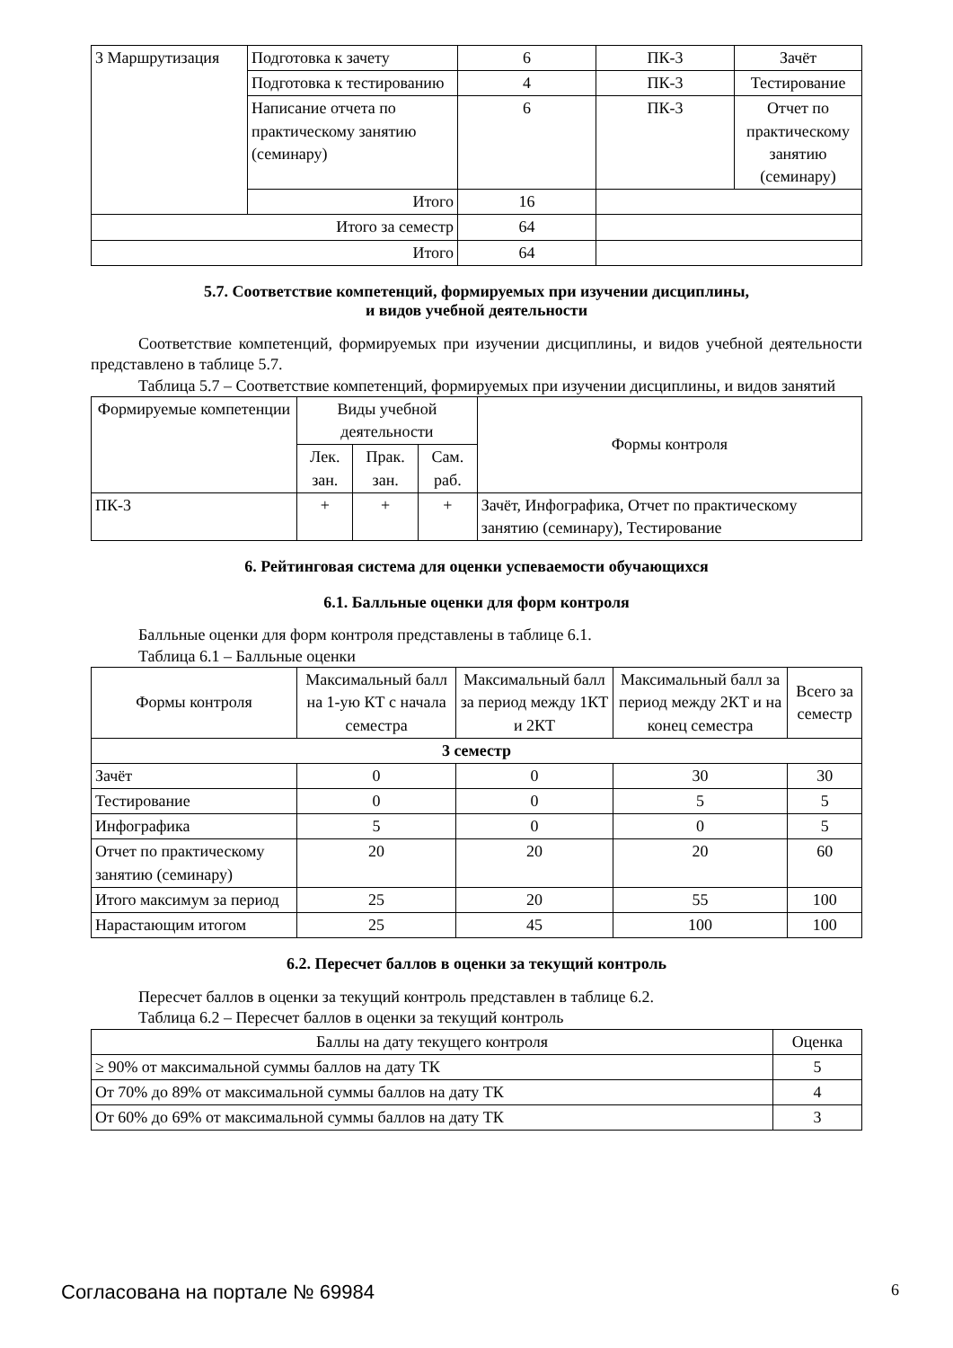| 3 Маршрутизация | Подготовка к зачету | 6 | ПК-3 | Зачёт |
| | Подготовка к тестированию | 4 | ПК-3 | Тестирование |
| | Написание отчета по практическому занятию (семинару) | 6 | ПК-3 | Отчет по практическому занятию (семинару) |
| | Итого | 16 | | |
| Итого за семестр | | 64 | | |
| Итого | | 64 | | |
5.7. Соответствие компетенций, формируемых при изучении дисциплины,
и видов учебной деятельности
Соответствие компетенций, формируемых при изучении дисциплины, и видов учебной деятельности представлено в таблице 5.7.
Таблица 5.7 – Соответствие компетенций, формируемых при изучении дисциплины, и видов занятий
| Формируемые компетенции | Виды учебной деятельности | | | Формы контроля |
| --- | --- | --- | --- | --- |
| | Лек. зан. | Прак. зан. | Сам. раб. | |
| ПК-3 | + | + | + | Зачёт, Инфографика, Отчет по практическому занятию (семинару), Тестирование |
6. Рейтинговая система для оценки успеваемости обучающихся
6.1. Балльные оценки для форм контроля
Балльные оценки для форм контроля представлены в таблице 6.1.
Таблица 6.1 – Балльные оценки
| Формы контроля | Максимальный балл на 1-ую КТ с начала семестра | Максимальный балл за период между 1КТ и 2КТ | Максимальный балл за период между 2КТ и на конец семестра | Всего за семестр |
| --- | --- | --- | --- | --- |
| 3 семестр | | | | |
| Зачёт | 0 | 0 | 30 | 30 |
| Тестирование | 0 | 0 | 5 | 5 |
| Инфографика | 5 | 0 | 0 | 5 |
| Отчет по практическому занятию (семинару) | 20 | 20 | 20 | 60 |
| Итого максимум за период | 25 | 20 | 55 | 100 |
| Нарастающим итогом | 25 | 45 | 100 | 100 |
6.2. Пересчет баллов в оценки за текущий контроль
Пересчет баллов в оценки за текущий контроль представлен в таблице 6.2.
Таблица 6.2 – Пересчет баллов в оценки за текущий контроль
| Баллы на дату текущего контроля | Оценка |
| --- | --- |
| ≥ 90% от максимальной суммы баллов на дату ТК | 5 |
| От 70% до 89% от максимальной суммы баллов на дату ТК | 4 |
| От 60% до 69% от максимальной суммы баллов на дату ТК | 3 |
Согласована на портале № 69984 6